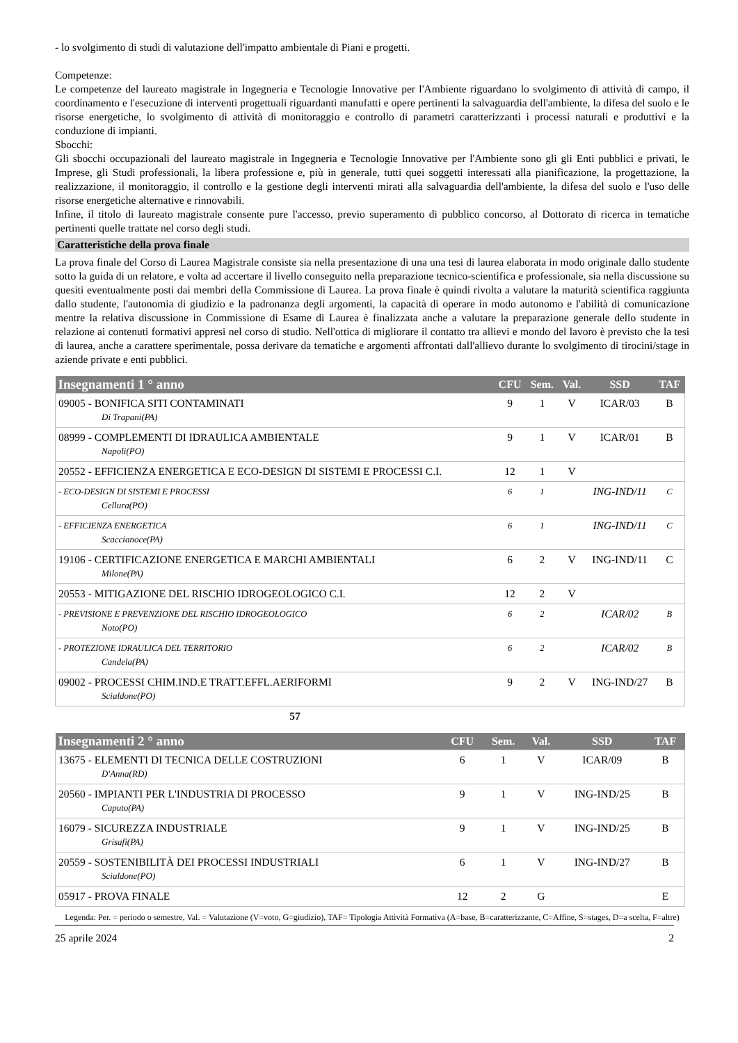- lo svolgimento di studi di valutazione dell'impatto ambientale di Piani e progetti.
Competenze:
Le competenze del laureato magistrale in Ingegneria e Tecnologie Innovative per l'Ambiente riguardano lo svolgimento di attività di campo, il coordinamento e l'esecuzione di interventi progettuali riguardanti manufatti e opere pertinenti la salvaguardia dell'ambiente, la difesa del suolo e le risorse energetiche, lo svolgimento di attività di monitoraggio e controllo di parametri caratterizzanti i processi naturali e produttivi e la conduzione di impianti.
Sbocchi:
Gli sbocchi occupazionali del laureato magistrale in Ingegneria e Tecnologie Innovative per l'Ambiente sono gli gli Enti pubblici e privati, le Imprese, gli Studi professionali, la libera professione e, più in generale, tutti quei soggetti interessati alla pianificazione, la progettazione, la realizzazione, il monitoraggio, il controllo e la gestione degli interventi mirati alla salvaguardia dell'ambiente, la difesa del suolo e l'uso delle risorse energetiche alternative e rinnovabili.
Infine, il titolo di laureato magistrale consente pure l'accesso, previo superamento di pubblico concorso, al Dottorato di ricerca in tematiche pertinenti quelle trattate nel corso degli studi.
Caratteristiche della prova finale
La prova finale del Corso di Laurea Magistrale consiste sia nella presentazione di una una tesi di laurea elaborata in modo originale dallo studente sotto la guida di un relatore, e volta ad accertare il livello conseguito nella preparazione tecnico-scientifica e professionale, sia nella discussione su quesiti eventualmente posti dai membri della Commissione di Laurea. La prova finale è quindi rivolta a valutare la maturità scientifica raggiunta dallo studente, l'autonomia di giudizio e la padronanza degli argomenti, la capacità di operare in modo autonomo e l'abilità di comunicazione mentre la relativa discussione in Commissione di Esame di Laurea è finalizzata anche a valutare la preparazione generale dello studente in relazione ai contenuti formativi appresi nel corso di studio. Nell'ottica di migliorare il contatto tra allievi e mondo del lavoro è previsto che la tesi di laurea, anche a carattere sperimentale, possa derivare da tematiche e argomenti affrontati dall'allievo durante lo svolgimento di tirocini/stage in aziende private e enti pubblici.
| Insegnamenti 1 ° anno | CFU | Sem. | Val. | SSD | TAF |
| --- | --- | --- | --- | --- | --- |
| 09005 - BONIFICA SITI CONTAMINATI Di Trapani(PA) | 9 | 1 | V | ICAR/03 | B |
| 08999 - COMPLEMENTI DI IDRAULICA AMBIENTALE Napoli(PO) | 9 | 1 | V | ICAR/01 | B |
| 20552 - EFFICIENZA ENERGETICA E ECO-DESIGN DI SISTEMI E PROCESSI C.I. | 12 | 1 | V | | |
| - ECO-DESIGN DI SISTEMI E PROCESSI Cellura(PO) | 6 | 1 | | ING-IND/11 | C |
| - EFFICIENZA ENERGETICA Scaccianoce(PA) | 6 | 1 | | ING-IND/11 | C |
| 19106 - CERTIFICAZIONE ENERGETICA E MARCHI AMBIENTALI Milone(PA) | 6 | 2 | V | ING-IND/11 | C |
| 20553 - MITIGAZIONE DEL RISCHIO IDROGEOLOGICO C.I. | 12 | 2 | V | | |
| - PREVISIONE E PREVENZIONE DEL RISCHIO IDROGEOLOGICO Noto(PO) | 6 | 2 | | ICAR/02 | B |
| - PROTEZIONE IDRAULICA DEL TERRITORIO Candela(PA) | 6 | 2 | | ICAR/02 | B |
| 09002 - PROCESSI CHIM.IND.E TRATT.EFFL.AERIFORMI Scialdone(PO) | 9 | 2 | V | ING-IND/27 | B |
57
| Insegnamenti 2 ° anno | CFU | Sem. | Val. | SSD | TAF |
| --- | --- | --- | --- | --- | --- |
| 13675 - ELEMENTI DI TECNICA DELLE COSTRUZIONI D'Anna(RD) | 6 | 1 | V | ICAR/09 | B |
| 20560 - IMPIANTI PER L'INDUSTRIA DI PROCESSO Caputo(PA) | 9 | 1 | V | ING-IND/25 | B |
| 16079 - SICUREZZA INDUSTRIALE Grisafi(PA) | 9 | 1 | V | ING-IND/25 | B |
| 20559 - SOSTENIBILITÀ DEI PROCESSI INDUSTRIALI Scialdone(PO) | 6 | 1 | V | ING-IND/27 | B |
| 05917 - PROVA FINALE | 12 | 2 | G | | E |
Legenda: Per. = periodo o semestre, Val. = Valutazione (V=voto, G=giudizio), TAF= Tipologia Attività Formativa (A=base, B=caratterizzante, C=Affine, S=stages, D=a scelta, F=altre)
25 aprile 2024 2